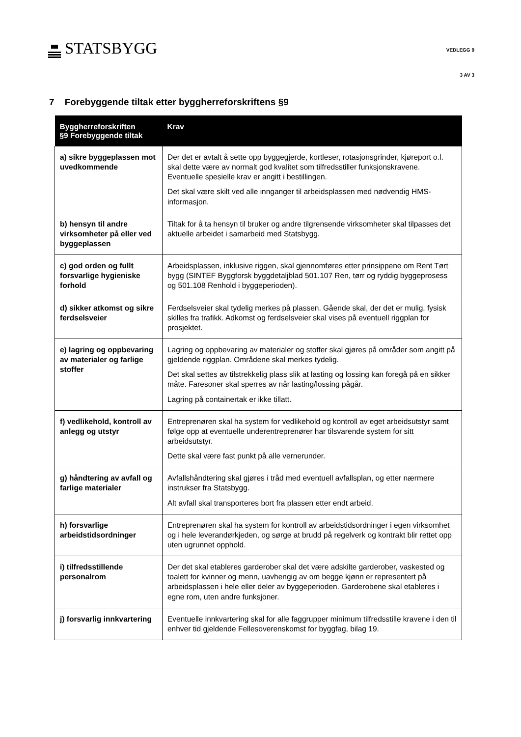STATSBYGG VEDLEGG 9
3 AV 3
7 Forebyggende tiltak etter byggherreforskriftens §9
| Byggherreforskriften §9 Forebyggende tiltak | Krav |
| --- | --- |
| a) sikre byggeplassen mot uvedkommende | Der det er avtalt å sette opp byggegjerde, kortleser, rotasjonsgrinder, kjøreport o.l. skal dette være av normalt god kvalitet som tilfredsstiller funksjonskravene. Eventuelle spesielle krav er angitt i bestillingen. Det skal være skilt ved alle innganger til arbeidsplassen med nødvendig HMS-informasjon. |
| b) hensyn til andre virksomheter på eller ved byggeplassen | Tiltak for å ta hensyn til bruker og andre tilgrensende virksomheter skal tilpasses det aktuelle arbeidet i samarbeid med Statsbygg. |
| c) god orden og fullt forsvarlige hygieniske forhold | Arbeidsplassen, inklusive riggen, skal gjennomføres etter prinsippene om Rent Tørt bygg (SINTEF Byggforsk byggdetaljblad 501.107 Ren, tørr og ryddig byggeprosess og 501.108 Renhold i byggeperioden). |
| d) sikker atkomst og sikre ferdselsveier | Ferdselsveier skal tydelig merkes på plassen. Gående skal, der det er mulig, fysisk skilles fra trafikk. Adkomst og ferdselsveier skal vises på eventuell riggplan for prosjektet. |
| e) lagring og oppbevaring av materialer og farlige stoffer | Lagring og oppbevaring av materialer og stoffer skal gjøres på områder som angitt på gjeldende riggplan. Områdene skal merkes tydelig. Det skal settes av tilstrekkelig plass slik at lasting og lossing kan foregå på en sikker måte. Faresoner skal sperres av når lasting/lossing pågår. Lagring på containertak er ikke tillatt. |
| f) vedlikehold, kontroll av anlegg og utstyr | Entreprenøren skal ha system for vedlikehold og kontroll av eget arbeidsutstyr samt følge opp at eventuelle underentreprenører har tilsvarende system for sitt arbeidsutstyr. Dette skal være fast punkt på alle vernerunder. |
| g) håndtering av avfall og farlige materialer | Avfallshåndtering skal gjøres i tråd med eventuell avfallsplan, og etter nærmere instrukser fra Statsbygg. Alt avfall skal transporteres bort fra plassen etter endt arbeid. |
| h) forsvarlige arbeidstidsordninger | Entreprenøren skal ha system for kontroll av arbeidstidsordninger i egen virksomhet og i hele leverandørkjeden, og sørge at brudd på regelverk og kontrakt blir rettet opp uten ugrunnet opphold. |
| i) tilfredsstillende personalrom | Der det skal etableres garderober skal det være adskilte garderober, vaskested og toalett for kvinner og menn, uavhengig av om begge kjønn er representert på arbeidsplassen i hele eller deler av byggeperioden. Garderobene skal etableres i egne rom, uten andre funksjoner. |
| j) forsvarlig innkvartering | Eventuelle innkvartering skal for alle faggrupper minimum tilfredsstille kravene i den til enhver tid gjeldende Fellesoverenskomst for byggfag, bilag 19. |